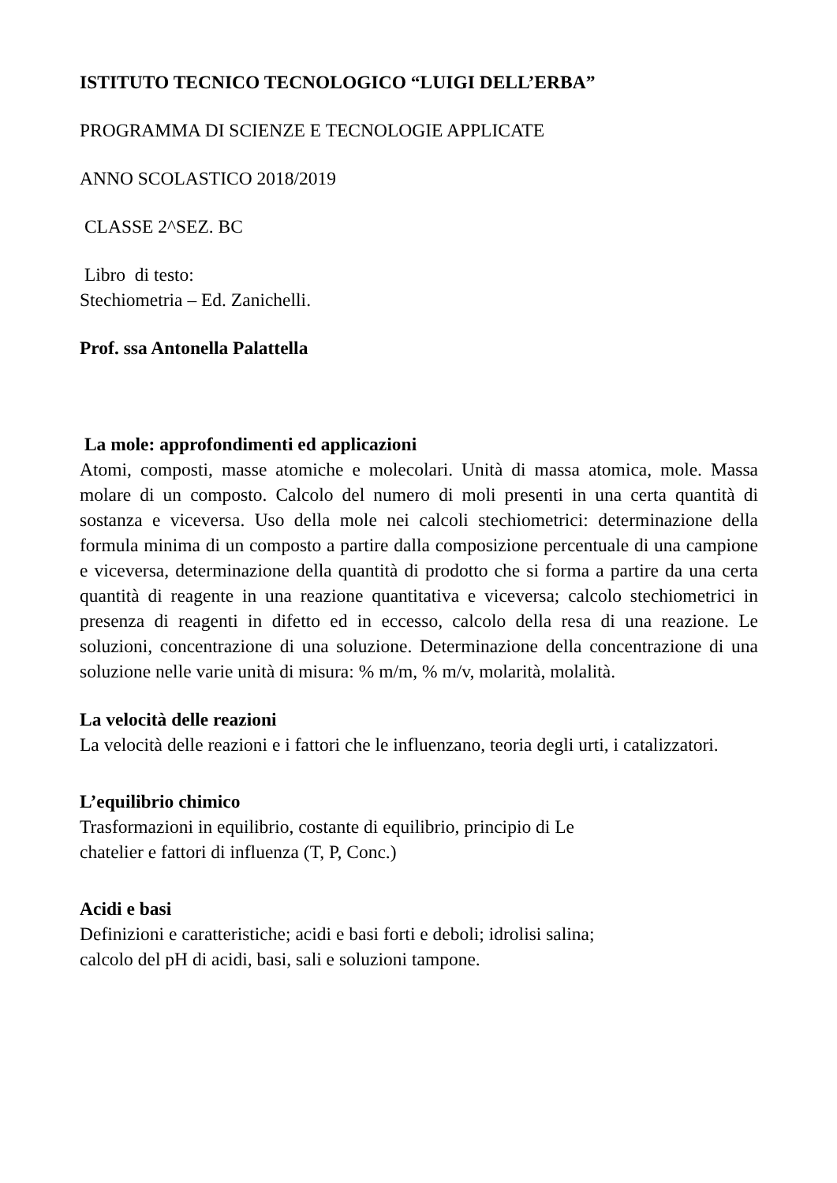ISTITUTO TECNICO TECNOLOGICO “LUIGI DELL’ERBA”
PROGRAMMA DI SCIENZE E TECNOLOGIE APPLICATE
ANNO SCOLASTICO 2018/2019
CLASSE 2^SEZ. BC
Libro di testo:
Stechiometria – Ed. Zanichelli.
Prof. ssa Antonella Palattella
La mole: approfondimenti ed applicazioni
Atomi, composti, masse atomiche e molecolari. Unità di massa atomica, mole. Massa molare di un composto. Calcolo del numero di moli presenti in una certa quantità di sostanza e viceversa. Uso della mole nei calcoli stechiometrici: determinazione della formula minima di un composto a partire dalla composizione percentuale di una campione e viceversa, determinazione della quantità di prodotto che si forma a partire da una certa quantità di reagente in una reazione quantitativa e viceversa; calcolo stechiometrici in presenza di reagenti in difetto ed in eccesso, calcolo della resa di una reazione. Le soluzioni, concentrazione di una soluzione. Determinazione della concentrazione di una soluzione nelle varie unità di misura: % m/m, % m/v, molarità, molalità.
La velocità delle reazioni
La velocità delle reazioni e i fattori che le influenzano, teoria degli urti, i catalizzatori.
L’equilibrio chimico
Trasformazioni in equilibrio, costante di equilibrio, principio di Le
chatelier e fattori di influenza (T, P, Conc.)
Acidi e basi
Definizioni e caratteristiche; acidi e basi forti e deboli; idrolisi salina;
calcolo del pH di acidi, basi, sali e soluzioni tampone.